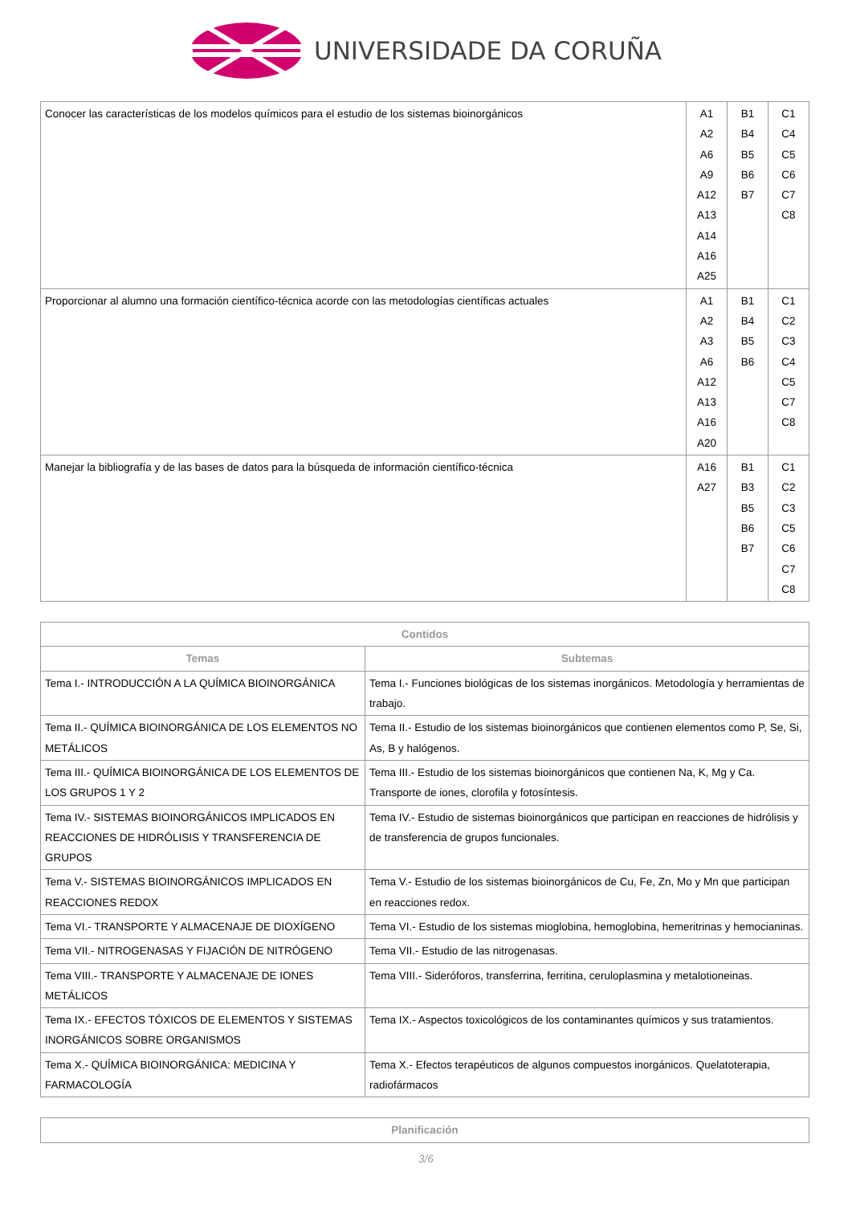UNIVERSIDADE DA CORUÑA
| Conocer las características de los modelos químicos para el estudio de los sistemas bioinorgánicos | A1 A2 A6 A9 A12 A13 A14 A16 A25 | B1 B4 B5 B6 B7 | C1 C4 C5 C6 C7 C8 |
| Proporcionar al alumno una formación científico-técnica acorde con las metodologías científicas actuales | A1 A2 A3 A6 A12 A13 A16 A20 | B1 B4 B5 B6 | C1 C2 C3 C4 C5 C7 C8 |
| Manejar la bibliografía y de las bases de datos para la búsqueda de información científico-técnica | A16 A27 | B1 B3 B5 B6 B7 | C1 C2 C3 C5 C6 C7 C8 |
| Contidos | |
| --- | --- |
| Temas | Subtemas |
| Tema I.- INTRODUCCIÓN A LA QUÍMICA BIOINORGÁNICA | Tema I.- Funciones biológicas de los sistemas inorgánicos. Metodología y herramientas de trabajo. |
| Tema II.- QUÍMICA BIOINORGÁNICA DE LOS ELEMENTOS NO METÁLICOS | Tema II.- Estudio de los sistemas bioinorgánicos que contienen elementos como P, Se, Si, As, B y halógenos. |
| Tema III.- QUÍMICA BIOINORGÁNICA DE LOS ELEMENTOS DE LOS GRUPOS 1 Y 2 | Tema III.- Estudio de los sistemas bioinorgánicos que contienen Na, K, Mg y Ca. Transporte de iones, clorofila y fotosíntesis. |
| Tema IV.- SISTEMAS BIOINORGÁNICOS IMPLICADOS EN REACCIONES DE HIDRÓLISIS Y TRANSFERENCIA DE GRUPOS | Tema IV.- Estudio de sistemas bioinorgánicos que participan en reacciones de hidrólisis y de transferencia de grupos funcionales. |
| Tema V.- SISTEMAS BIOINORGÁNICOS IMPLICADOS EN REACCIONES REDOX | Tema V.- Estudio de los sistemas bioinorgánicos de Cu, Fe, Zn, Mo y Mn que participan en reacciones redox. |
| Tema VI.- TRANSPORTE Y ALMACENAJE DE DIOXÍGENO | Tema VI.- Estudio de los sistemas mioglobina, hemoglobina, hemeritrinas y hemocianinas. |
| Tema VII.- NITROGENASAS Y FIJACIÓN DE NITRÓGENO | Tema VII.- Estudio de las nitrogenasas. |
| Tema VIII.- TRANSPORTE Y ALMACENAJE DE IONES METÁLICOS | Tema VIII.- Sideróforos, transferrina, ferritina, ceruloplasmina y metalotioneinas. |
| Tema IX.- EFECTOS TÓXICOS DE ELEMENTOS Y SISTEMAS INORGÁNICOS SOBRE ORGANISMOS | Tema IX.- Aspectos toxicológicos de los contaminantes químicos y sus tratamientos. |
| Tema X.- QUÍMICA BIOINORGÁNICA: MEDICINA Y FARMACOLOGÍA | Tema X.- Efectos terapéuticos de algunos compuestos inorgánicos. Quelatoterapia, radiofármacos |
| Planificación |
| --- |
3/6